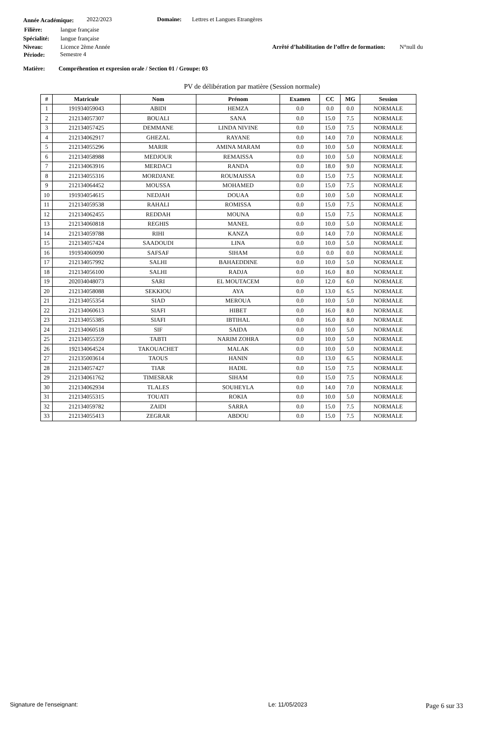Année Académique: 2022/2023 Domaine: Lettres et Langues Etrangères
Filière: langue française
Spécialité: langue française
Niveau: Licence 2ème Année Arrêté d’habilitation de l’offre de formation: N°null du
Période: Semestre 4
Matière: Compréhention et expresion orale / Section 01 / Groupe: 03
PV de délibération par matière (Session normale)
| # | Matricule | Nom | Prénom | Examen | CC | MG | Session |
| --- | --- | --- | --- | --- | --- | --- | --- |
| 1 | 191934059043 | ABIDI | HEMZA | 0.0 | 0.0 | 0.0 | NORMALE |
| 2 | 212134057307 | BOUALI | SANA | 0.0 | 15.0 | 7.5 | NORMALE |
| 3 | 212134057425 | DEMMANE | LINDA NIVINE | 0.0 | 15.0 | 7.5 | NORMALE |
| 4 | 212134062917 | GHEZAL | RAYANE | 0.0 | 14.0 | 7.0 | NORMALE |
| 5 | 212134055296 | MARIR | AMINA MARAM | 0.0 | 10.0 | 5.0 | NORMALE |
| 6 | 212134058988 | MEDJOUR | REMAISSA | 0.0 | 10.0 | 5.0 | NORMALE |
| 7 | 212134063916 | MERDACI | RANDA | 0.0 | 18.0 | 9.0 | NORMALE |
| 8 | 212134055316 | MORDJANE | ROUMAISSA | 0.0 | 15.0 | 7.5 | NORMALE |
| 9 | 212134064452 | MOUSSA | MOHAMED | 0.0 | 15.0 | 7.5 | NORMALE |
| 10 | 191934054615 | NEDJAH | DOUAA | 0.0 | 10.0 | 5.0 | NORMALE |
| 11 | 212134059538 | RAHALI | ROMISSA | 0.0 | 15.0 | 7.5 | NORMALE |
| 12 | 212134062455 | REDDAH | MOUNA | 0.0 | 15.0 | 7.5 | NORMALE |
| 13 | 212134060818 | REGHIS | MANEL | 0.0 | 10.0 | 5.0 | NORMALE |
| 14 | 212134059788 | RIHI | KANZA | 0.0 | 14.0 | 7.0 | NORMALE |
| 15 | 212134057424 | SAADOUDI | LINA | 0.0 | 10.0 | 5.0 | NORMALE |
| 16 | 191934060090 | SAFSAF | SIHAM | 0.0 | 0.0 | 0.0 | NORMALE |
| 17 | 212134057992 | SALHI | BAHAEDDINE | 0.0 | 10.0 | 5.0 | NORMALE |
| 18 | 212134056100 | SALHI | RADJA | 0.0 | 16.0 | 8.0 | NORMALE |
| 19 | 202034048073 | SARI | EL MOUTACEM | 0.0 | 12.0 | 6.0 | NORMALE |
| 20 | 212134058088 | SEKKIOU | AYA | 0.0 | 13.0 | 6.5 | NORMALE |
| 21 | 212134055354 | SIAD | MEROUA | 0.0 | 10.0 | 5.0 | NORMALE |
| 22 | 212134060613 | SIAFI | HIBET | 0.0 | 16.0 | 8.0 | NORMALE |
| 23 | 212134055385 | SIAFI | IBTIHAL | 0.0 | 16.0 | 8.0 | NORMALE |
| 24 | 212134060518 | SIF | SAIDA | 0.0 | 10.0 | 5.0 | NORMALE |
| 25 | 212134055359 | TABTI | NARIM ZOHRA | 0.0 | 10.0 | 5.0 | NORMALE |
| 26 | 192134064524 | TAKOUACHET | MALAK | 0.0 | 10.0 | 5.0 | NORMALE |
| 27 | 212135003614 | TAOUS | HANIN | 0.0 | 13.0 | 6.5 | NORMALE |
| 28 | 212134057427 | TIAR | HADIL | 0.0 | 15.0 | 7.5 | NORMALE |
| 29 | 212134061762 | TIMESRAR | SIHAM | 0.0 | 15.0 | 7.5 | NORMALE |
| 30 | 212134062934 | TLALES | SOUHEYLA | 0.0 | 14.0 | 7.0 | NORMALE |
| 31 | 212134055315 | TOUATI | ROKIA | 0.0 | 10.0 | 5.0 | NORMALE |
| 32 | 212134059782 | ZAIDI | SARRA | 0.0 | 15.0 | 7.5 | NORMALE |
| 33 | 212134055413 | ZEGRAR | ABDOU | 0.0 | 15.0 | 7.5 | NORMALE |
Signature de l'enseignant: Le: 11/05/2023 Page 6 sur 33